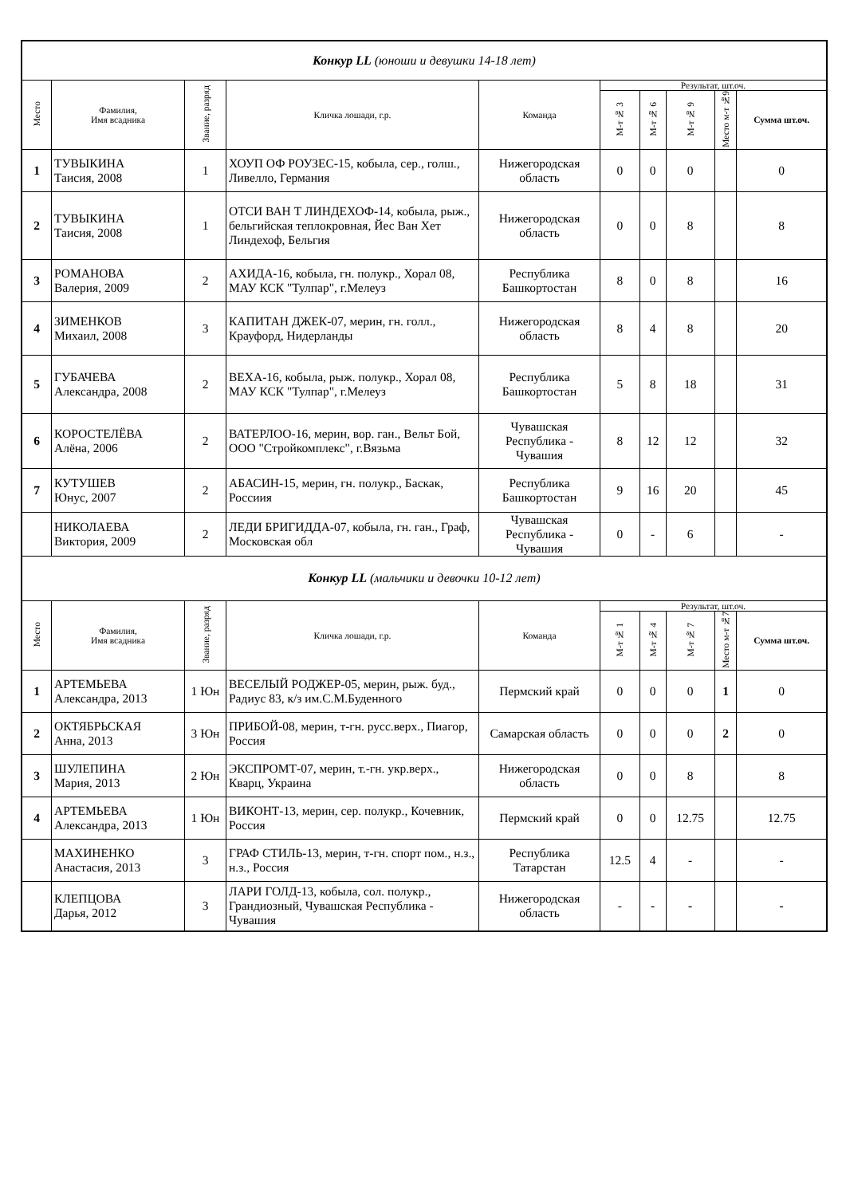| Конкур LL (юноши и девушки 14-18 лет) | | | | | | | | | |
| Место | Фамилия, Имя всадника | Звание, разряд | Кличка лошади, г.р. | Команда | Результат, шт.оч. | | | | |
| | | | | | М-т № 3 | М-т № 6 | М-т № 9 | Место м-т №9 | Сумма шт.оч. |
| 1 | ТУВЫКИНА Таисия, 2008 | 1 | ХОУП ОФ РОУЗЕС-15, кобыла, сер., голш., Ливелло, Германия | Нижегородская область | 0 | 0 | 0 | | 0 |
| 2 | ТУВЫКИНА Таисия, 2008 | 1 | ОТСИ ВАН Т ЛИНДЕХОФ-14, кобыла, рыж., бельгийская теплокровная, Йес Ван Хет Линдехоф, Бельгия | Нижегородская область | 0 | 0 | 8 | | 8 |
| 3 | РОМАНОВА Валерия, 2009 | 2 | АХИДА-16, кобыла, гн. полукр., Хорал 08, МАУ КСК "Тулпар", г.Мелеуз | Республика Башкортостан | 8 | 0 | 8 | | 16 |
| 4 | ЗИМЕНКОВ Михаил, 2008 | 3 | КАПИТАН ДЖЕК-07, мерин, гн. голл., Крауфорд, Нидерланды | Нижегородская область | 8 | 4 | 8 | | 20 |
| 5 | ГУБАЧЕВА Александра, 2008 | 2 | ВЕХА-16, кобыла, рыж. полукр., Хорал 08, МАУ КСК "Тулпар", г.Мелеуз | Республика Башкортостан | 5 | 8 | 18 | | 31 |
| 6 | КОРОСТЕЛЁВА Алёна, 2006 | 2 | ВАТЕРЛОО-16, мерин, вор. ган., Вельт Бой, ООО "Стройкомплекс", г.Вязьма | Чувашская Республика - Чувашия | 8 | 12 | 12 | | 32 |
| 7 | КУТУШЕВ Юнус, 2007 | 2 | АБАСИН-15, мерин, гн. полукр., Баскак, Россиия | Республика Башкортостан | 9 | 16 | 20 | | 45 |
| | НИКОЛАЕВА Виктория, 2009 | 2 | ЛЕДИ БРИГИДДА-07, кобыла, гн. ган., Граф, Московская обл | Чувашская Республика - Чувашия | 0 | - | 6 | | - |
| Конкур LL (мальчики и девочки 10-12 лет) | | | | | | | | | |
| Место | Фамилия, Имя всадника | Звание, разряд | Кличка лошади, г.р. | Команда | Результат, шт.оч. | | | | |
| | | | | | М-т № 1 | М-т № 4 | М-т № 7 | Место м-т №7 | Сумма шт.оч. |
| 1 | АРТЕМЬЕВА Александра, 2013 | 1 Юн | ВЕСЕЛЫЙ РОДЖЕР-05, мерин, рыж. буд., Радиус 83, к/з им.С.М.Буденного | Пермский край | 0 | 0 | 0 | 1 | 0 |
| 2 | ОКТЯБРЬСКАЯ Анна, 2013 | 3 Юн | ПРИБОЙ-08, мерин, т-гн. русс.верх., Пиагор, Россия | Самарская область | 0 | 0 | 0 | 2 | 0 |
| 3 | ШУЛЕПИНА Мария, 2013 | 2 Юн | ЭКСПРОМТ-07, мерин, т.-гн. укр.верх., Кварц, Украина | Нижегородская область | 0 | 0 | 8 | | 8 |
| 4 | АРТЕМЬЕВА Александра, 2013 | 1 Юн | ВИКОНТ-13, мерин, сер. полукр., Кочевник, Россия | Пермский край | 0 | 0 | 12.75 | | 12.75 |
| | МАХИНЕНКО Анастасия, 2013 | 3 | ГРАФ СТИЛЬ-13, мерин, т-гн. спорт пом., н.з., н.з., Россия | Республика Татарстан | 12.5 | 4 | - | | - |
| | КЛЕПЦОВА Дарья, 2012 | 3 | ЛАРИ ГОЛД-13, кобыла, сол. полукр., Грандиозный, Чувашская Республика - Чувашия | Нижегородская область | - | - | - | | - |